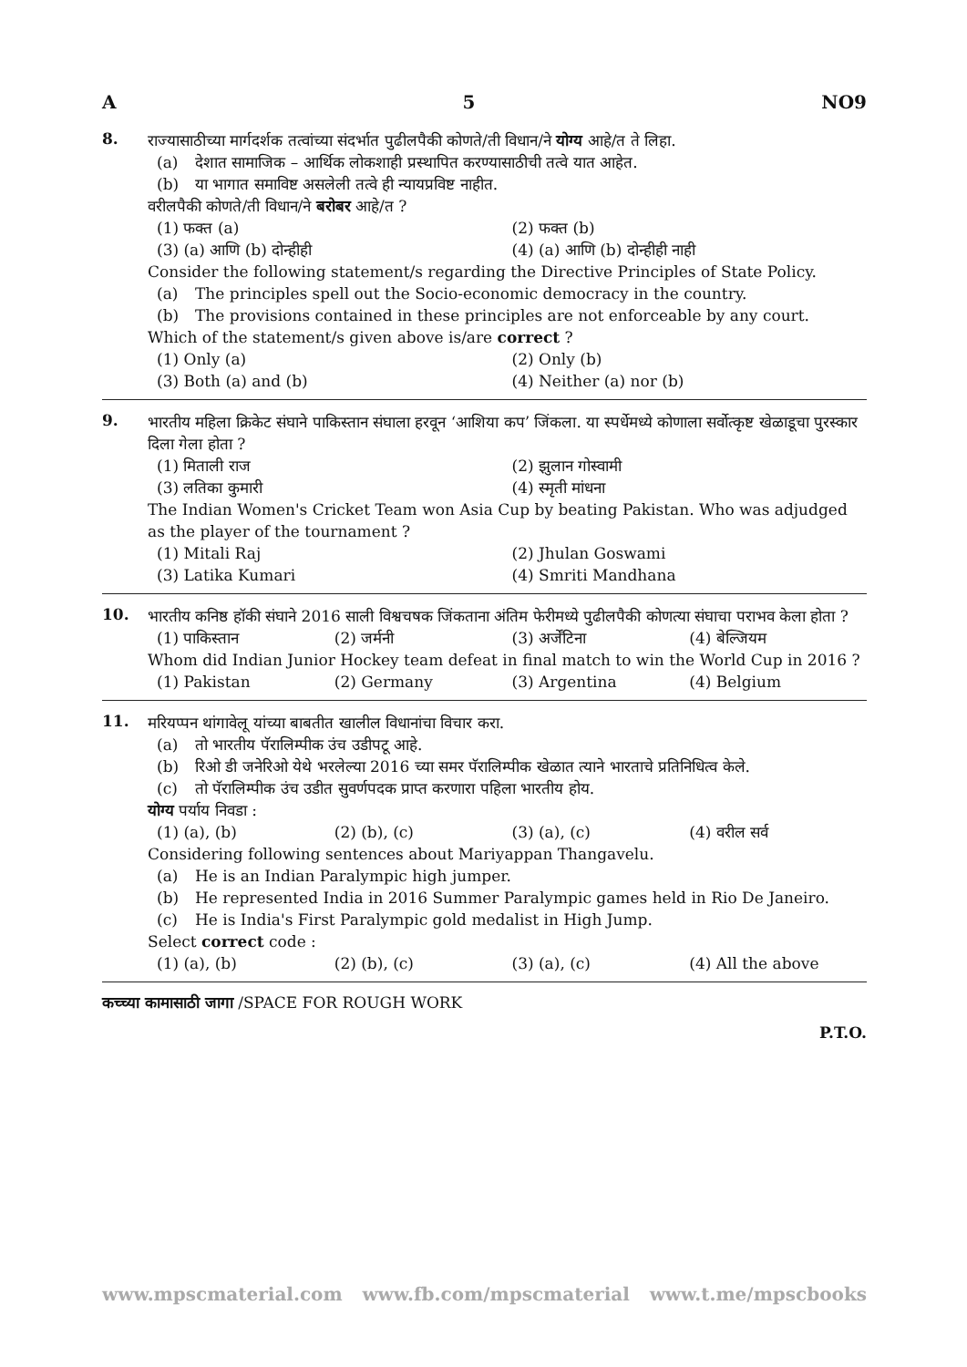A 5 NO9
8.
राज्यासाठीच्या मार्गदर्शक तत्वांच्या संदर्भात पुढीलपैकी कोणते/ती विधान/ने योग्य आहे/त ते लिहा.
(a) देशात सामाजिक – आर्थिक लोकशाही प्रस्थापित करण्यासाठीची तत्वे यात आहेत.
(b) या भागात समाविष्ट असलेली तत्वे ही न्यायप्रविष्ट नाहीत.
वरीलपैकी कोणते/ती विधान/ने बरोबर आहे/त ?
(1) फक्त (a) (2) फक्त (b)
(3) (a) आणि (b) दोन्हीही (4) (a) आणि (b) दोन्हीही नाही
Consider the following statement/s regarding the Directive Principles of State Policy.
(a) The principles spell out the Socio-economic democracy in the country.
(b) The provisions contained in these principles are not enforceable by any court.
Which of the statement/s given above is/are correct ?
(1) Only (a) (2) Only (b)
(3) Both (a) and (b) (4) Neither (a) nor (b)
9.
भारतीय महिला क्रिकेट संघाने पाकिस्तान संघाला हरवून ‘आशिया कप’ जिंकला. या स्पर्धेमध्ये कोणाला सर्वोत्कृष्ट खेळाडूचा पुरस्कार दिला गेला होता ?
(1) मिताली राज (2) झुलान गोस्वामी
(3) लतिका कुमारी (4) स्मृती मांधना
The Indian Women's Cricket Team won Asia Cup by beating Pakistan. Who was adjudged as the player of the tournament ?
(1) Mitali Raj (2) Jhulan Goswami
(3) Latika Kumari (4) Smriti Mandhana
10.
भारतीय कनिष्ठ हॉकी संघाने 2016 साली विश्वचषक जिंकताना अंतिम फेरीमध्ये पुढीलपैकी कोणत्या संघाचा पराभव केला होता ?
(1) पाकिस्तान (2) जर्मनी (3) अर्जेंटिना (4) बेल्जियम
Whom did Indian Junior Hockey team defeat in final match to win the World Cup in 2016 ?
(1) Pakistan (2) Germany (3) Argentina (4) Belgium
11.
मरियप्पन थांगावेलू यांच्या बाबतीत खालील विधानांचा विचार करा.
(a) तो भारतीय पॅरालिम्पीक उंच उडीपटू आहे.
(b) रिओ डी जनेरिओ येथे भरलेल्या 2016 च्या समर पॅरालिम्पीक खेळात त्याने भारताचे प्रतिनिधित्व केले.
(c) तो पॅरालिम्पीक उंच उडीत सुवर्णपदक प्राप्त करणारा पहिला भारतीय होय.
योग्य पर्याय निवडा :
(1) (a), (b) (2) (b), (c) (3) (a), (c) (4) वरील सर्व
Considering following sentences about Mariyappan Thangavelu.
(a) He is an Indian Paralympic high jumper.
(b) He represented India in 2016 Summer Paralympic games held in Rio De Janeiro.
(c) He is India's First Paralympic gold medalist in High Jump.
Select correct code :
(1) (a), (b) (2) (b), (c) (3) (a), (c) (4) All the above
कच्च्या कामासाठी जागा /SPACE FOR ROUGH WORK
P.T.O.
www.mpscmaterial.com www.fb.com/mpscmaterial www.t.me/mpscbooks